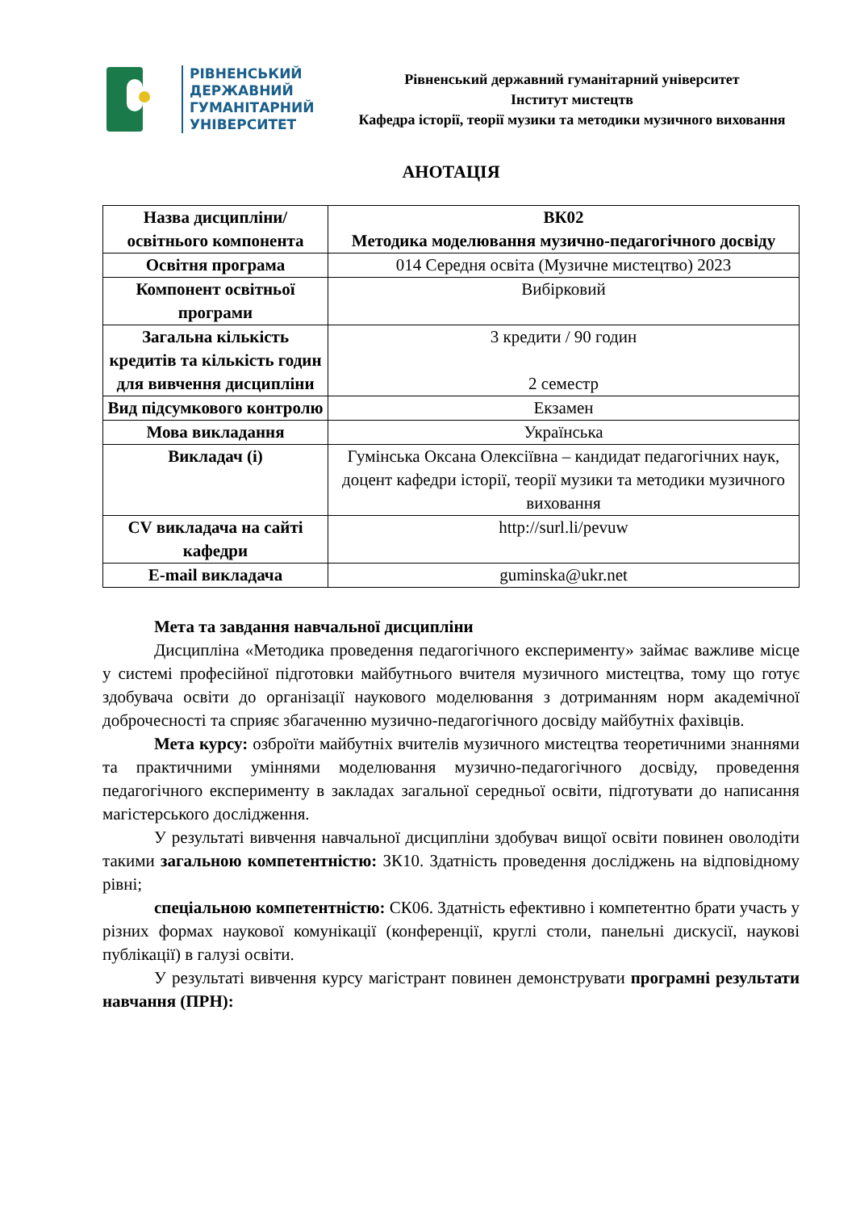РІВНЕНСЬКИЙ
ДЕРЖАВНИЙ
ГУМАНІТАРНИЙ
УНІВЕРСИТЕТ
Рівненський державний гуманітарний університет
Інститут мистецтв
Кафедра історії, теорії музики та методики музичного виховання
АНОТАЦІЯ
| Назва дисципліни/освітнього компонента | ВК02 Методика моделювання музично-педагогічного досвіду |
| Освітня програма | 014 Середня освіта (Музичне мистецтво) 2023 |
| Компонент освітньої програми | Вибірковий |
| Загальна кількість кредитів та кількість годин для вивчення дисципліни | 3 кредити / 90 годин 2 семестр |
| Вид підсумкового контролю | Екзамен |
| Мова викладання | Українська |
| Викладач (і) | Гумінська Оксана Олексіївна – кандидат педагогічних наук, доцент кафедри історії, теорії музики та методики музичного виховання |
| CV викладача на сайті кафедри | http://surl.li/pevuw |
| E-mail викладача | guminska@ukr.net |
Мета та завдання навчальної дисципліни
Дисципліна «Методика проведення педагогічного експерименту» займає важливе місце у системі професійної підготовки майбутнього вчителя музичного мистецтва, тому що готує здобувача освіти до організації наукового моделювання з дотриманням норм академічної доброчесності та сприяє збагаченню музично-педагогічного досвіду майбутніх фахівців.
Мета курсу: озброїти майбутніх вчителів музичного мистецтва теоретичними знаннями та практичними уміннями моделювання музично-педагогічного досвіду, проведення педагогічного експерименту в закладах загальної середньої освіти, підготувати до написання магістерського дослідження.
У результаті вивчення навчальної дисципліни здобувач вищої освіти повинен оволодіти такими загальною компетентністю: ЗК10. Здатність проведення досліджень на відповідному рівні;
спеціальною компетентністю: СК06. Здатність ефективно і компетентно брати участь у різних формах наукової комунікації (конференції, круглі столи, панельні дискусії, наукові публікації) в галузі освіти.
У результаті вивчення курсу магістрант повинен демонструвати програмні результати навчання (ПРН):